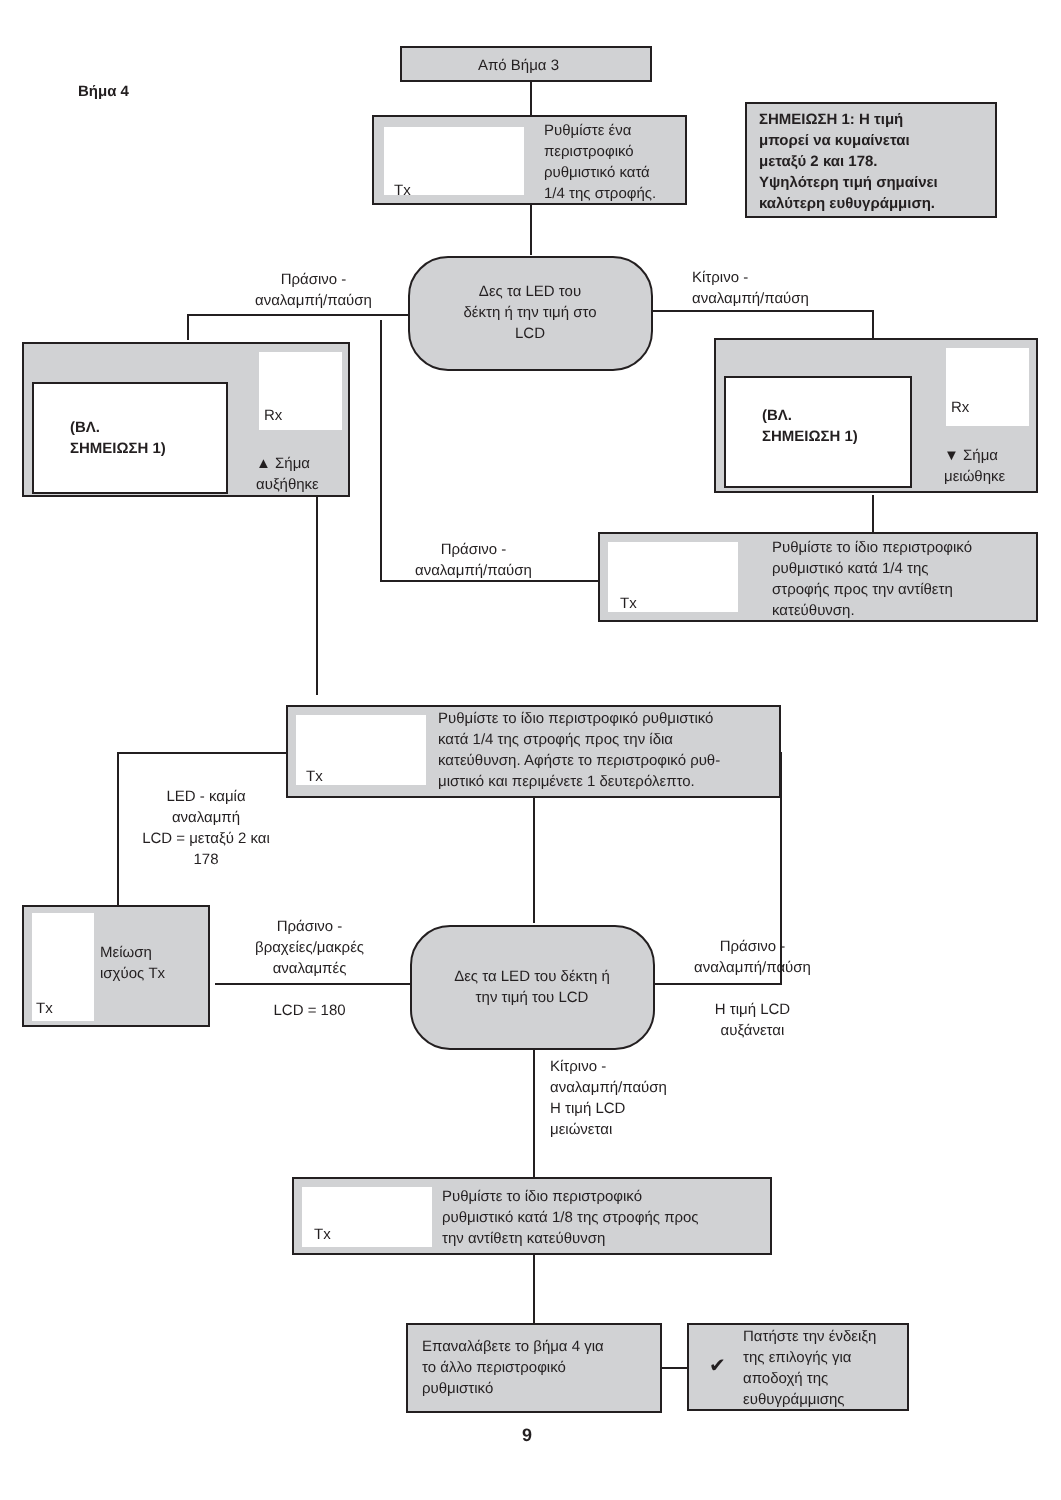Βήμα 4
Από Βήμα 3
Tx
Ρυθμίστε ένα
περιστροφικό
ρυθμιστικό κατά
1/4 της στροφής.
ΣΗΜΕΙΩΣΗ 1: Η τιμή
μπορεί να κυμαίνεται
μεταξύ 2 και 178.
Υψηλότερη τιμή σημαίνει
καλύτερη ευθυγράμμιση.
Πράσινο -
αναλαμπή/παύση
Δες τα LED του
δέκτη ή την τιμή στο
LCD
Κίτρινο -
αναλαμπή/παύση
(ΒΛ.
ΣΗΜΕΙΩΣΗ 1)
Rx
▲ Σήμα
αυξήθηκε
(ΒΛ.
ΣΗΜΕΙΩΣΗ 1)
Rx
▼ Σήμα
μειώθηκε
Πράσινο -
αναλαμπή/παύση
Tx
Ρυθμίστε το ίδιο περιστροφικό
ρυθμιστικό κατά 1/4 της
στροφής προς την αντίθετη
κατεύθυνση.
Tx
Ρυθμίστε το ίδιο περιστροφικό ρυθμιστικό
κατά 1/4 της στροφής προς την ίδια
κατεύθυνση. Αφήστε το περιστροφικό ρυθ-
μιστικό και περιμένετε 1 δευτερόλεπτο.
LED - καμία
αναλαμπή
LCD = μεταξύ 2 και
178
Tx
Μείωση
ισχύος Tx
Πράσινο -
βραχείες/μακρές
αναλαμπές
LCD = 180
Δες τα LED του δέκτη ή
την τιμή του LCD
Πράσινο -
αναλαμπή/παύση
Η τιμή LCD
αυξάνεται
Κίτρινο -
αναλαμπή/παύση
Η τιμή LCD
μειώνεται
Tx
Ρυθμίστε το ίδιο περιστροφικό
ρυθμιστικό κατά 1/8 της στροφής προς
την αντίθετη κατεύθυνση
Επαναλάβετε το βήμα 4 για
το άλλο περιστροφικό
ρυθμιστικό
✔
Πατήστε την ένδειξη
της επιλογής για
αποδοχή της
ευθυγράμμισης
9